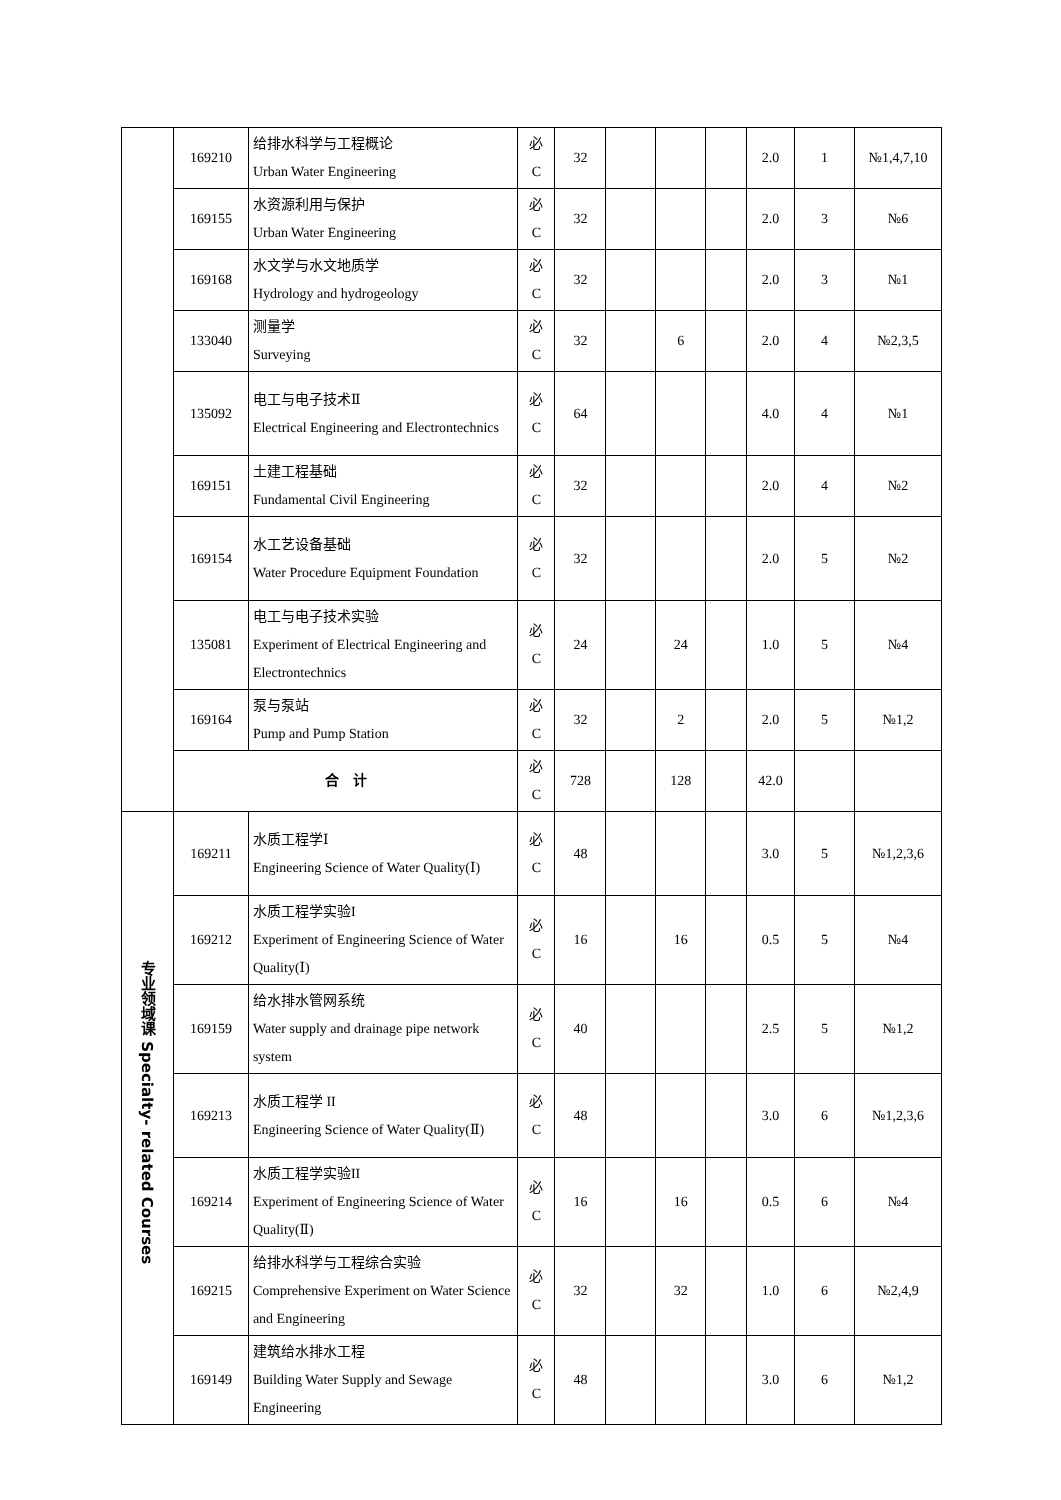| | 169210 | 给排水科学与工程概论 Urban Water Engineering | 必 C | 32 | | | | 2.0 | 1 | №1,4,7,10 |
| | 169155 | 水资源利用与保护 Urban Water Engineering | 必 C | 32 | | | | 2.0 | 3 | №6 |
| | 169168 | 水文学与水文地质学 Hydrology and hydrogeology | 必 C | 32 | | | | 2.0 | 3 | №1 |
| | 133040 | 测量学 Surveying | 必 C | 32 | | 6 | | 2.0 | 4 | №2,3,5 |
| | 135092 | 电工与电子技术Ⅱ Electrical Engineering and Electrontechnics | 必 C | 64 | | | | 4.0 | 4 | №1 |
| | 169151 | 土建工程基础 Fundamental Civil Engineering | 必 C | 32 | | | | 2.0 | 4 | №2 |
| | 169154 | 水工艺设备基础 Water Procedure Equipment Foundation | 必 C | 32 | | | | 2.0 | 5 | №2 |
| | 135081 | 电工与电子技术实验 Experiment of Electrical Engineering and Electrontechnics | 必 C | 24 | | 24 | | 1.0 | 5 | №4 |
| | 169164 | 泵与泵站 Pump and Pump Station | 必 C | 32 | | 2 | | 2.0 | 5 | №1,2 |
| | 合 计 | | 必 C | 728 | | 128 | | 42.0 | | |
| 专业领域课 Specialty- related Courses | 169211 | 水质工程学Ⅰ Engineering Science of Water Quality(Ⅰ) | 必 C | 48 | | | | 3.0 | 5 | №1,2,3,6 |
| | 169212 | 水质工程学实验I Experiment of Engineering Science of Water Quality(Ⅰ) | 必 C | 16 | | 16 | | 0.5 | 5 | №4 |
| | 169159 | 给水排水管网系统 Water supply and drainage pipe network system | 必 C | 40 | | | | 2.5 | 5 | №1,2 |
| | 169213 | 水质工程学 II Engineering Science of Water Quality(Ⅱ) | 必 C | 48 | | | | 3.0 | 6 | №1,2,3,6 |
| | 169214 | 水质工程学实验II Experiment of Engineering Science of Water Quality(Ⅱ) | 必 C | 16 | | 16 | | 0.5 | 6 | №4 |
| | 169215 | 给排水科学与工程综合实验 Comprehensive Experiment on Water Science and Engineering | 必 C | 32 | | 32 | | 1.0 | 6 | №2,4,9 |
| | 169149 | 建筑给水排水工程 Building Water Supply and Sewage Engineering | 必 C | 48 | | | | 3.0 | 6 | №1,2 |